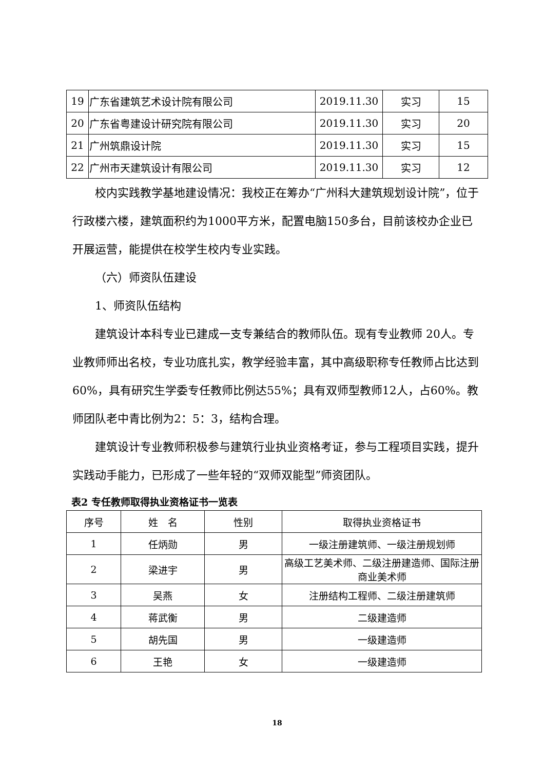| 19 | 广东省建筑艺术设计院有限公司 | 2019.11.30 | 实习 | 15 |
| 20 | 广东省粤建设计研究院有限公司 | 2019.11.30 | 实习 | 20 |
| 21 | 广州筑鼎设计院 | 2019.11.30 | 实习 | 15 |
| 22 | 广州市天建筑设计有限公司 | 2019.11.30 | 实习 | 12 |
校内实践教学基地建设情况：我校正在筹办“广州科大建筑规划设计院”，位于行政楼六楼，建筑面积约为1000平方米，配置电脑150多台，目前该校办企业已开展运营，能提供在校学生校内专业实践。
（六）师资队伍建设
1、师资队伍结构
建筑设计本科专业已建成一支专兼结合的教师队伍。现有专业教师 20人。专业教师师出名校，专业功底扎实，教学经验丰富，其中高级职称专任教师占比达到60%，具有研究生学委专任教师比例达55%；具有双师型教师12人，占60%。教师团队老中青比例为2：5：3，结构合理。
建筑设计专业教师积极参与建筑行业执业资格考证，参与工程项目实践，提升实践动手能力，已形成了一些年轻的“双师双能型”师资团队。
表2 专任教师取得执业资格证书一览表
| 序号 | 姓 名 | 性别 | 取得执业资格证书 |
| --- | --- | --- | --- |
| 1 | 任炳勋 | 男 | 一级注册建筑师、一级注册规划师 |
| 2 | 梁进宇 | 男 | 高级工艺美术师、二级注册建造师、国际注册商业美术师 |
| 3 | 吴燕 | 女 | 注册结构工程师、二级注册建筑师 |
| 4 | 蒋武衡 | 男 | 二级建造师 |
| 5 | 胡先国 | 男 | 一级建造师 |
| 6 | 王艳 | 女 | 一级建造师 |
18